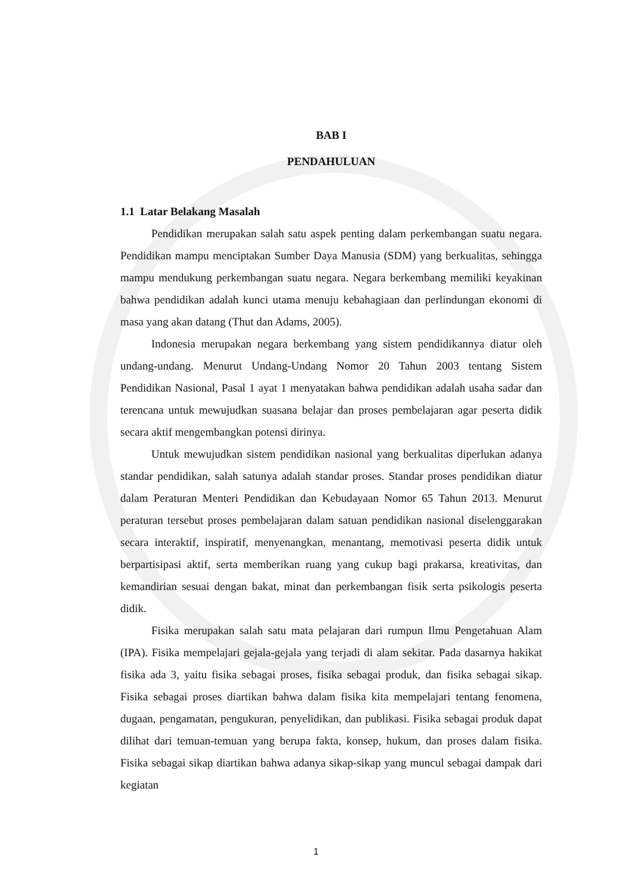BAB I
PENDAHULUAN
1.1 Latar Belakang Masalah
Pendidikan merupakan salah satu aspek penting dalam perkembangan suatu negara. Pendidikan mampu menciptakan Sumber Daya Manusia (SDM) yang berkualitas, sehingga mampu mendukung perkembangan suatu negara. Negara berkembang memiliki keyakinan bahwa pendidikan adalah kunci utama menuju kebahagiaan dan perlindungan ekonomi di masa yang akan datang (Thut dan Adams, 2005).
Indonesia merupakan negara berkembang yang sistem pendidikannya diatur oleh undang-undang. Menurut Undang-Undang Nomor 20 Tahun 2003 tentang Sistem Pendidikan Nasional, Pasal 1 ayat 1 menyatakan bahwa pendidikan adalah usaha sadar dan terencana untuk mewujudkan suasana belajar dan proses pembelajaran agar peserta didik secara aktif mengembangkan potensi dirinya.
Untuk mewujudkan sistem pendidikan nasional yang berkualitas diperlukan adanya standar pendidikan, salah satunya adalah standar proses. Standar proses pendidikan diatur dalam Peraturan Menteri Pendidikan dan Kebudayaan Nomor 65 Tahun 2013. Menurut peraturan tersebut proses pembelajaran dalam satuan pendidikan nasional diselenggarakan secara interaktif, inspiratif, menyenangkan, menantang, memotivasi peserta didik untuk berpartisipasi aktif, serta memberikan ruang yang cukup bagi prakarsa, kreativitas, dan kemandirian sesuai dengan bakat, minat dan perkembangan fisik serta psikologis peserta didik.
Fisika merupakan salah satu mata pelajaran dari rumpun Ilmu Pengetahuan Alam (IPA). Fisika mempelajari gejala-gejala yang terjadi di alam sekitar. Pada dasarnya hakikat fisika ada 3, yaitu fisika sebagai proses, fisika sebagai produk, dan fisika sebagai sikap. Fisika sebagai proses diartikan bahwa dalam fisika kita mempelajari tentang fenomena, dugaan, pengamatan, pengukuran, penyelidikan, dan publikasi. Fisika sebagai produk dapat dilihat dari temuan-temuan yang berupa fakta, konsep, hukum, dan proses dalam fisika. Fisika sebagai sikap diartikan bahwa adanya sikap-sikap yang muncul sebagai dampak dari kegiatan
1